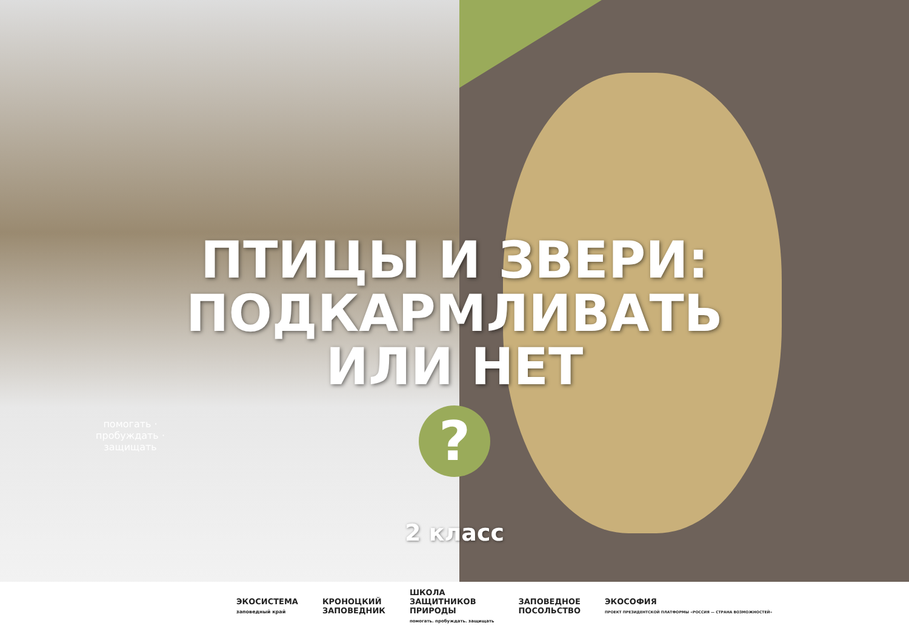помогать · пробуждать · защищать
ПТИЦЫ И ЗВЕРИ:
ПОДКАРМЛИВАТЬ
ИЛИ НЕТ
?
2 класс
ЭКОСИСТЕМА
заповедный край
КРОНОЦКИЙ
ЗАПОВЕДНИК
ШКОЛА
ЗАЩИТНИКОВ
ПРИРОДЫ
помогать. пробуждать. защищать
ЗАПОВЕДНОЕ
ПОСОЛЬСТВО
ЭКОСОФИЯ
ПРОЕКТ ПРЕЗИДЕНТСКОЙ ПЛАТФОРМЫ «РОССИЯ — СТРАНА ВОЗМОЖНОСТЕЙ»